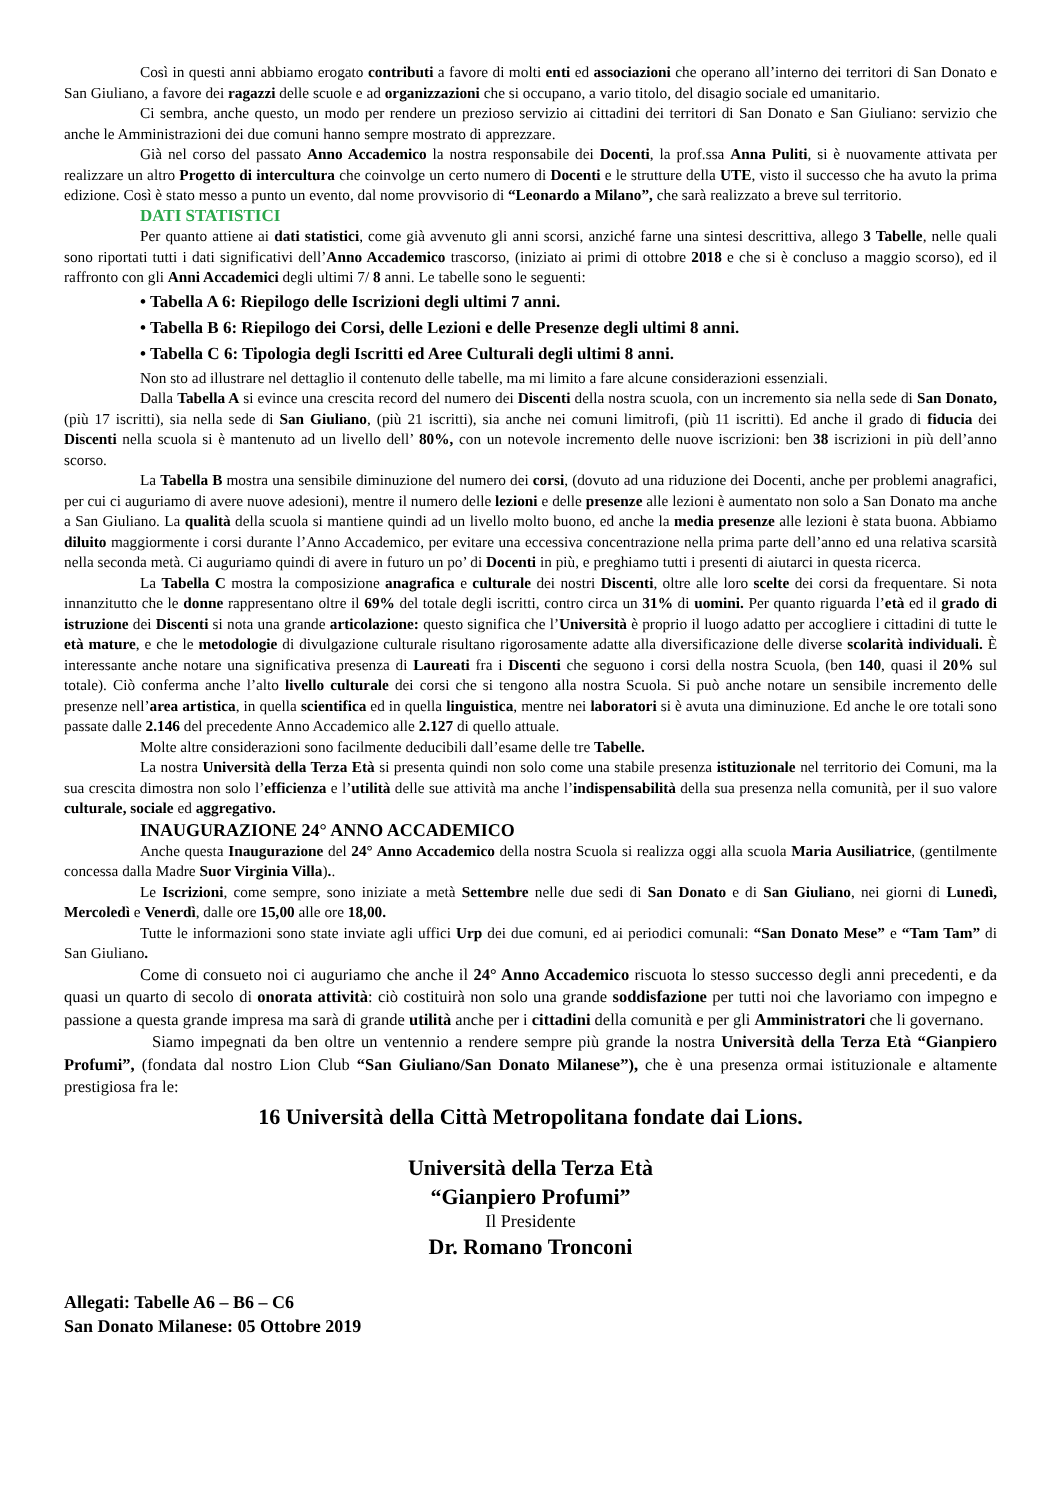Così in questi anni abbiamo erogato contributi a favore di molti enti ed associazioni che operano all’interno dei territori di San Donato e San Giuliano, a favore dei ragazzi delle scuole e ad organizzazioni che si occupano, a vario titolo, del disagio sociale ed umanitario.
Ci sembra, anche questo, un modo per rendere un prezioso servizio ai cittadini dei territori di San Donato e San Giuliano: servizio che anche le Amministrazioni dei due comuni hanno sempre mostrato di apprezzare.
Già nel corso del passato Anno Accademico la nostra responsabile dei Docenti, la prof.ssa Anna Puliti, si è nuovamente attivata per realizzare un altro Progetto di intercultura che coinvolge un certo numero di Docenti e le strutture della UTE, visto il successo che ha avuto la prima edizione. Così è stato messo a punto un evento, dal nome provvisorio di “Leonardo a Milano”, che sarà realizzato a breve sul territorio.
DATI STATISTICI
Per quanto attiene ai dati statistici, come già avvenuto gli anni scorsi, anziché farne una sintesi descrittiva, allego 3 Tabelle, nelle quali sono riportati tutti i dati significativi dell’Anno Accademico trascorso, (iniziato ai primi di ottobre 2018 e che si è concluso a maggio scorso), ed il raffronto con gli Anni Accademici degli ultimi 7/ 8 anni. Le tabelle sono le seguenti:
• Tabella A 6: Riepilogo delle Iscrizioni degli ultimi 7 anni.
• Tabella B 6: Riepilogo dei Corsi, delle Lezioni e delle Presenze degli ultimi 8 anni.
• Tabella C 6: Tipologia degli Iscritti ed Aree Culturali degli ultimi 8 anni.
Non sto ad illustrare nel dettaglio il contenuto delle tabelle, ma mi limito a fare alcune considerazioni essenziali.
Dalla Tabella A si evince una crescita record del numero dei Discenti della nostra scuola, con un incremento sia nella sede di San Donato, (più 17 iscritti), sia nella sede di San Giuliano, (più 21 iscritti), sia anche nei comuni limitrofi, (più 11 iscritti). Ed anche il grado di fiducia dei Discenti nella scuola si è mantenuto ad un livello dell’ 80%, con un notevole incremento delle nuove iscrizioni: ben 38 iscrizioni in più dell’anno scorso.
La Tabella B mostra una sensibile diminuzione del numero dei corsi, (dovuto ad una riduzione dei Docenti, anche per problemi anagrafici, per cui ci auguriamo di avere nuove adesioni), mentre il numero delle lezioni e delle presenze alle lezioni è aumentato non solo a San Donato ma anche a San Giuliano. La qualità della scuola si mantiene quindi ad un livello molto buono, ed anche la media presenze alle lezioni è stata buona. Abbiamo diluito maggiormente i corsi durante l’Anno Accademico, per evitare una eccessiva concentrazione nella prima parte dell’anno ed una relativa scarsità nella seconda metà. Ci auguriamo quindi di avere in futuro un po’ di Docenti in più, e preghiamo tutti i presenti di aiutarci in questa ricerca.
La Tabella C mostra la composizione anagrafica e culturale dei nostri Discenti, oltre alle loro scelte dei corsi da frequentare. Si nota innanzitutto che le donne rappresentano oltre il 69% del totale degli iscritti, contro circa un 31% di uomini. Per quanto riguarda l’età ed il grado di istruzione dei Discenti si nota una grande articolazione: questo significa che l’Università è proprio il luogo adatto per accogliere i cittadini di tutte le età mature, e che le metodologie di divulgazione culturale risultano rigorosamente adatte alla diversificazione delle diverse scolarità individuali. È interessante anche notare una significativa presenza di Laureati fra i Discenti che seguono i corsi della nostra Scuola, (ben 140, quasi il 20% sul totale). Ciò conferma anche l’alto livello culturale dei corsi che si tengono alla nostra Scuola. Si può anche notare un sensibile incremento delle presenze nell’area artistica, in quella scientifica ed in quella linguistica, mentre nei laboratori si è avuta una diminuzione. Ed anche le ore totali sono passate dalle 2.146 del precedente Anno Accademico alle 2.127 di quello attuale.
Molte altre considerazioni sono facilmente deducibili dall’esame delle tre Tabelle.
La nostra Università della Terza Età si presenta quindi non solo come una stabile presenza istituzionale nel territorio dei Comuni, ma la sua crescita dimostra non solo l’efficienza e l’utilità delle sue attività ma anche l’indispensabilità della sua presenza nella comunità, per il suo valore culturale, sociale ed aggregativo.
INAUGURAZIONE 24° ANNO ACCADEMICO
Anche questa Inaugurazione del 24° Anno Accademico della nostra Scuola si realizza oggi alla scuola Maria Ausiliatrice, (gentilmente concessa dalla Madre Suor Virginia Villa)..
Le Iscrizioni, come sempre, sono iniziate a metà Settembre nelle due sedi di San Donato e di San Giuliano, nei giorni di Lunedì, Mercoledì e Venerdì, dalle ore 15,00 alle ore 18,00.
Tutte le informazioni sono state inviate agli uffici Urp dei due comuni, ed ai periodici comunali: “San Donato Mese” e “Tam Tam” di San Giuliano.
Come di consueto noi ci auguriamo che anche il 24° Anno Accademico riscuota lo stesso successo degli anni precedenti, e da quasi un quarto di secolo di onorata attività: ciò costituirà non solo una grande soddisfazione per tutti noi che lavoriamo con impegno e passione a questa grande impresa ma sarà di grande utilità anche per i cittadini della comunità e per gli Amministratori che li governano.
Siamo impegnati da ben oltre un ventennio a rendere sempre più grande la nostra Università della Terza Età “Gianpiero Profumi”, (fondata dal nostro Lion Club “San Giuliano/San Donato Milanese”), che è una presenza ormai istituzionale e altamente prestigiosa fra le:
16 Università della Città Metropolitana fondate dai Lions.
Università della Terza Età
“Gianpiero Profumi”
Il Presidente
Dr. Romano Tronconi
Allegati: Tabelle A6 – B6 – C6
San Donato Milanese: 05 Ottobre 2019